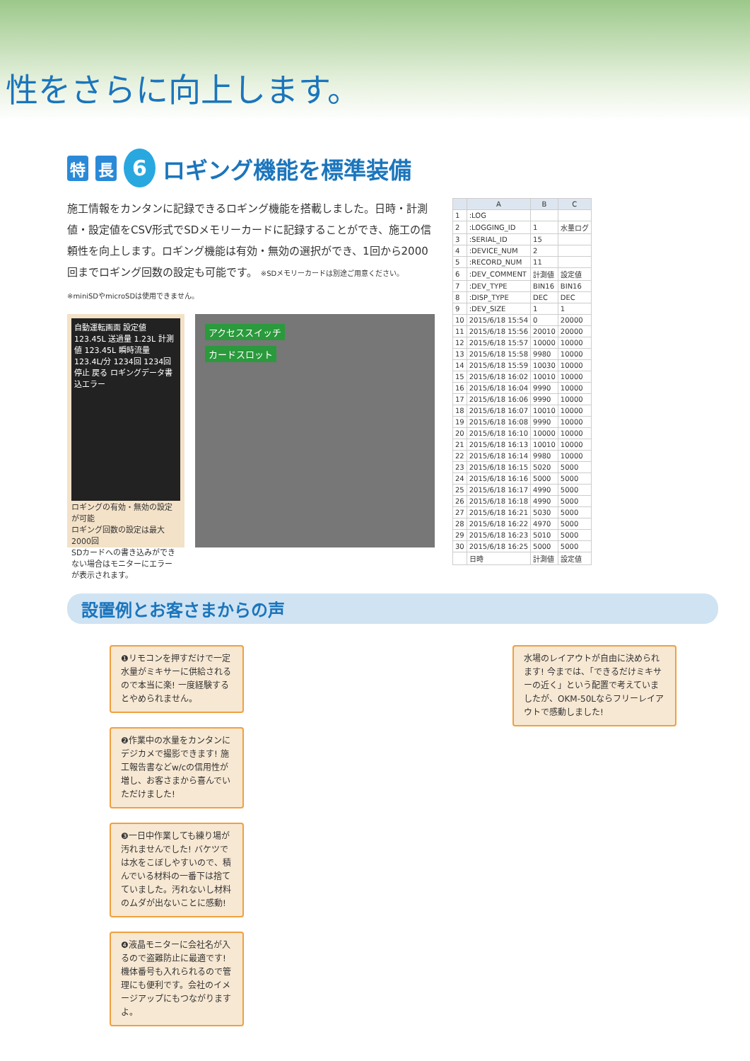性をさらに向上します。
特長 6
ロギング機能を標準装備
施工情報をカンタンに記録できるロギング機能を搭載しました。日時・計測値・設定値をCSV形式でSDメモリーカードに記録することができ、施工の信頼性を向上します。ロギング機能は有効・無効の選択ができ、1回から2000回までロギング回数の設定も可能です。 ※SDメモリーカードは別途ご用意ください。※miniSDやmicroSDは使用できません。
自動運転画面 設定値 123.45L 送過量 1.23L 計測値 123.45L 瞬時流量 123.4L/分 1234回 1234回 停止 戻る ロギングデータ書込エラー
ロギングの有効・無効の設定が可能
ロギング回数の設定は最大2000回
SDカードへの書き込みができない場合はモニターにエラーが表示されます。
アクセススイッチ
カードスロット
| | A | B | C |
| --- | --- | --- | --- |
| 1 | :LOG | | |
| 2 | :LOGGING_ID | 1 | 水量ログ |
| 3 | :SERIAL_ID | 15 | |
| 4 | :DEVICE_NUM | 2 | |
| 5 | :RECORD_NUM | 11 | |
| 6 | :DEV_COMMENT | 計測値 | 設定値 |
| 7 | :DEV_TYPE | BIN16 | BIN16 |
| 8 | :DISP_TYPE | DEC | DEC |
| 9 | :DEV_SIZE | 1 | 1 |
| 10 | 2015/6/18 15:54 | 0 | 20000 |
| 11 | 2015/6/18 15:56 | 20010 | 20000 |
| 12 | 2015/6/18 15:57 | 10000 | 10000 |
| 13 | 2015/6/18 15:58 | 9980 | 10000 |
| 14 | 2015/6/18 15:59 | 10030 | 10000 |
| 15 | 2015/6/18 16:02 | 10010 | 10000 |
| 16 | 2015/6/18 16:04 | 9990 | 10000 |
| 17 | 2015/6/18 16:06 | 9990 | 10000 |
| 18 | 2015/6/18 16:07 | 10010 | 10000 |
| 19 | 2015/6/18 16:08 | 9990 | 10000 |
| 20 | 2015/6/18 16:10 | 10000 | 10000 |
| 21 | 2015/6/18 16:13 | 10010 | 10000 |
| 22 | 2015/6/18 16:14 | 9980 | 10000 |
| 23 | 2015/6/18 16:15 | 5020 | 5000 |
| 24 | 2015/6/18 16:16 | 5000 | 5000 |
| 25 | 2015/6/18 16:17 | 4990 | 5000 |
| 26 | 2015/6/18 16:18 | 4990 | 5000 |
| 27 | 2015/6/18 16:21 | 5030 | 5000 |
| 28 | 2015/6/18 16:22 | 4970 | 5000 |
| 29 | 2015/6/18 16:23 | 5010 | 5000 |
| 30 | 2015/6/18 16:25 | 5000 | 5000 |
| | 日時 | 計測値 | 設定値 |
設置例とお客さまからの声
❶リモコンを押すだけで一定水量がミキサーに供給されるので本当に楽! 一度経験するとやめられません。
❷作業中の水量をカンタンにデジカメで撮影できます! 施工報告書などw/cの信用性が増し、お客さまから喜んでいただけました!
❸一日中作業しても練り場が汚れませんでした! バケツでは水をこぼしやすいので、積んでいる材料の一番下は捨てていました。汚れないし材料のムダが出ないことに感動!
❹液晶モニターに会社名が入るので盗難防止に最適です! 機体番号も入れられるので管理にも便利です。会社のイメージアップにもつながりますよ。
水場のレイアウトが自由に決められます! 今までは、「できるだけミキサーの近く」という配置で考えていましたが、OKM-50Lならフリーレイアウトで感動しました!